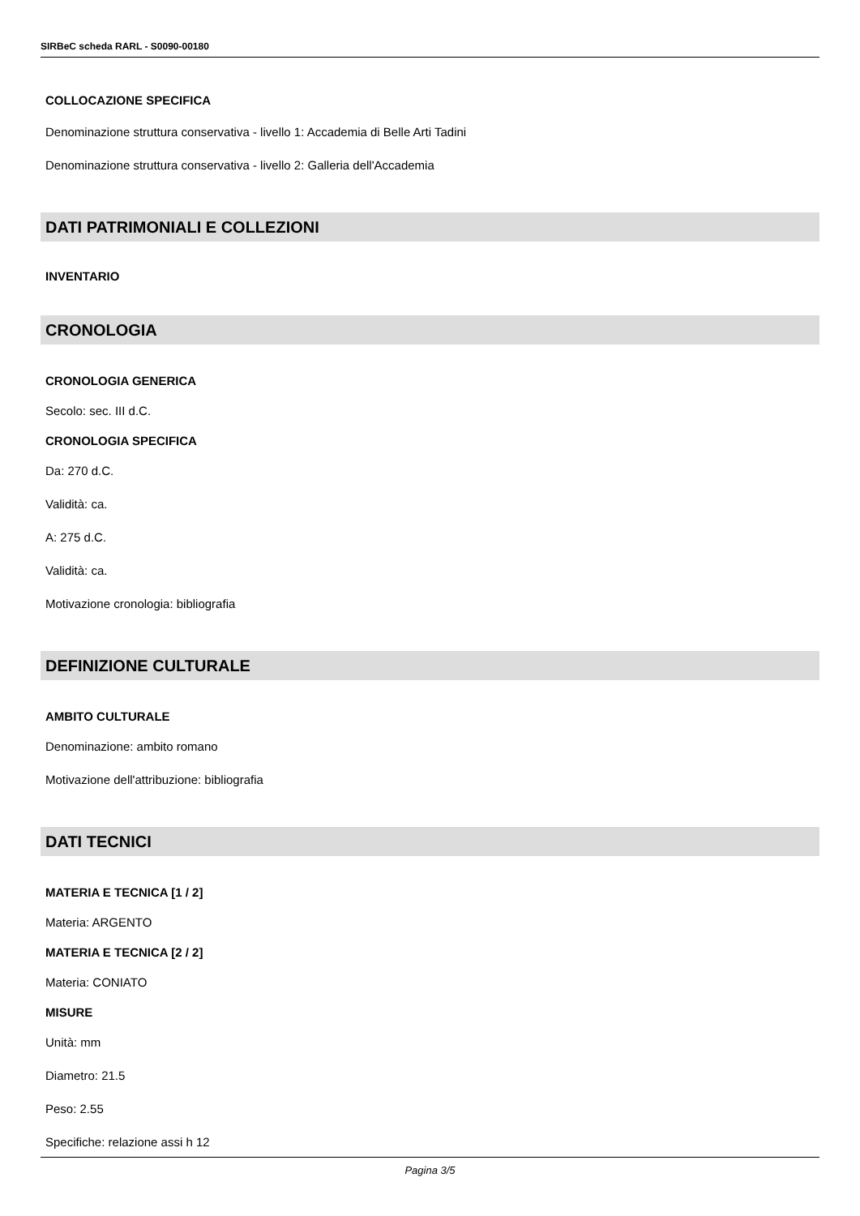SIRBeC scheda RARL - S0090-00180
COLLOCAZIONE SPECIFICA
Denominazione struttura conservativa - livello 1: Accademia di Belle Arti Tadini
Denominazione struttura conservativa - livello 2: Galleria dell'Accademia
DATI PATRIMONIALI E COLLEZIONI
INVENTARIO
CRONOLOGIA
CRONOLOGIA GENERICA
Secolo: sec. III d.C.
CRONOLOGIA SPECIFICA
Da: 270 d.C.
Validità: ca.
A: 275 d.C.
Validità: ca.
Motivazione cronologia: bibliografia
DEFINIZIONE CULTURALE
AMBITO CULTURALE
Denominazione: ambito romano
Motivazione dell'attribuzione: bibliografia
DATI TECNICI
MATERIA E TECNICA [1 / 2]
Materia: ARGENTO
MATERIA E TECNICA [2 / 2]
Materia: CONIATO
MISURE
Unità: mm
Diametro: 21.5
Peso: 2.55
Specifiche: relazione assi h 12
Pagina 3/5